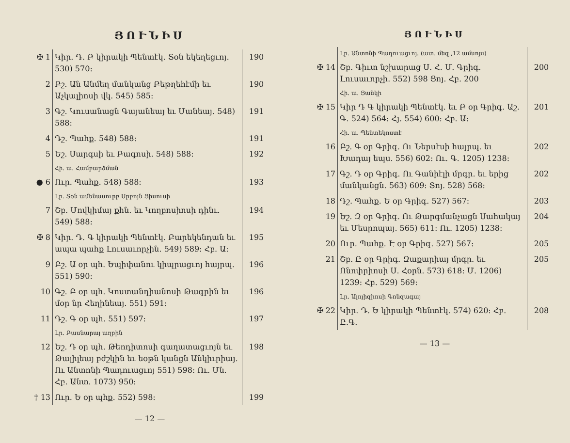ՅՈՒՆԻՍ
| ✠ 1 | Կիր. Դ. Բ կիրակի Պենտէկ․ Տօն եկեղեցւոյ․ 530) 570։ | 190 |
| 2 | Բշ. Ան Անմեղ մանկանց Բեթղեհէմի եւ Աչկալիոսի վկ․ 545) 585։ | 190 |
| 3 | Գշ. Կուսանացն Գայանեայ եւ Մանեայ․ 548) 588։ | 191 |
| 4 | Դշ. Պահք․ 548) 588։ | 191 |
| 5 | Եշ. Սարգսի եւ Բագոսի․ 548) 588։ | 192 |
| | Հի. ա. Համբարձման | |
| ● 6 | Ուր. Պահք․ 548) 588։ | 193 |
| | Լր. Տօն ամենասուրբ Սրբոյն Յիսուսի | |
| 7 | Շբ. Մովկիմայ քհն. եւ Կողբոսիոսի դինւ. 549) 588։ | 194 |
| ✠ 8 | Կիր. Դ. Գ կիրակի Պենտէկ․ Բարեկենդան եւ ապա պահք Լուսաւորչին․ 549) 589։ Հբ. Ա։ | 195 |
| 9 | Բշ. Ա օր պհ․ Եպիփանու կիպրացւոյ հայրպ. 551) 590։ | 196 |
| 10 | Գշ. Բ օր պհ․ Կոստանդիանոսի Թագրին եւ մօր նր Հեղինեայ․ 551) 591։ | 196 |
| 11 | Դշ. Գ օր պհ․ 551) 597։ | 197 |
| | Լր. Բասնարայ աղբին | |
| 12 | Եշ. Դ օր պհ․ Թեոդիտոսի գաղատացւոյն եւ Թալիլեայ բժշկին եւ եօթն կանցն Անկիւրիայ․ Ու Անտոնի Պադուացւոյ 551) 598։ Ու. Մն. Հբ. Անտ. 1073) 950։ | 198 |
| † 13 | Ուր. Ե օր պհք․ 552) 598։ | 199 |
— 12 —
ՅՈՒՆԻՍ
| | Լր. Անտոնի Պադուացւոյ․ (ատ. մեզ ,12 ամսոյս) | |
| ✠ 14 | Շբ. Գիւտ նշխարաց Ս. Հ. Մ. Գրիգ. Լուսաւորչի․ 552) 598 Ցոյ․ Հբ. 200 | 200 |
| | Հի. ա. Ցանկի | |
| ✠ 15 | Կիր Դ Գ կիրակի Պենտէկ․ եւ Բ օր Գրիգ․ Աշ. Գ․ 524) 564։ Հյ. 554) 600։ Հբ. Ա։ | 201 |
| | Հի. ա. Պենտեկոստէ | |
| 16 | Բշ. Գ օր Գրիգ․ Ու Ներսէսի հայրպ. եւ Խադայ եպս. 556) 602։ Ու. Գ․ 1205) 1238։ | 202 |
| 17 | Գշ. Դ օր Գրիգ․ Ու Գանիէլի մրգր. եւ երից մանկանցն․ 563) 609։ Տոյ. 528) 568։ | 202 |
| 18 | Դշ. Պահք․ Ե օր Գրիգ․ 527) 567։ | 203 |
| 19 | Եշ. Զ օր Գրիգ․ Ու Թարգմանչացն Սահակայ եւ Մեսրոպայ. 565) 611։ Ու. 1205) 1238։ | 204 |
| 20 | Ուր. Պահք․ Է օր Գրիգ․ 527) 567։ | 205 |
| 21 | Շբ. Ը օր Գրիգ․ Զաքարիայ մրգր. եւ Ոնոփրիոսի Ս. Հօրն․ 573) 618։ Մ. 1206) 1239։ Հբ. 529) 569։ | 205 |
| | Լր. Ալոյիզիոսի Գոնզագայ | |
| ✠ 22 | Կիր. Դ. Ե կիրակի Պենտէկ․ 574) 620։ Հբ. Ը.Գ. | 208 |
— 13 —